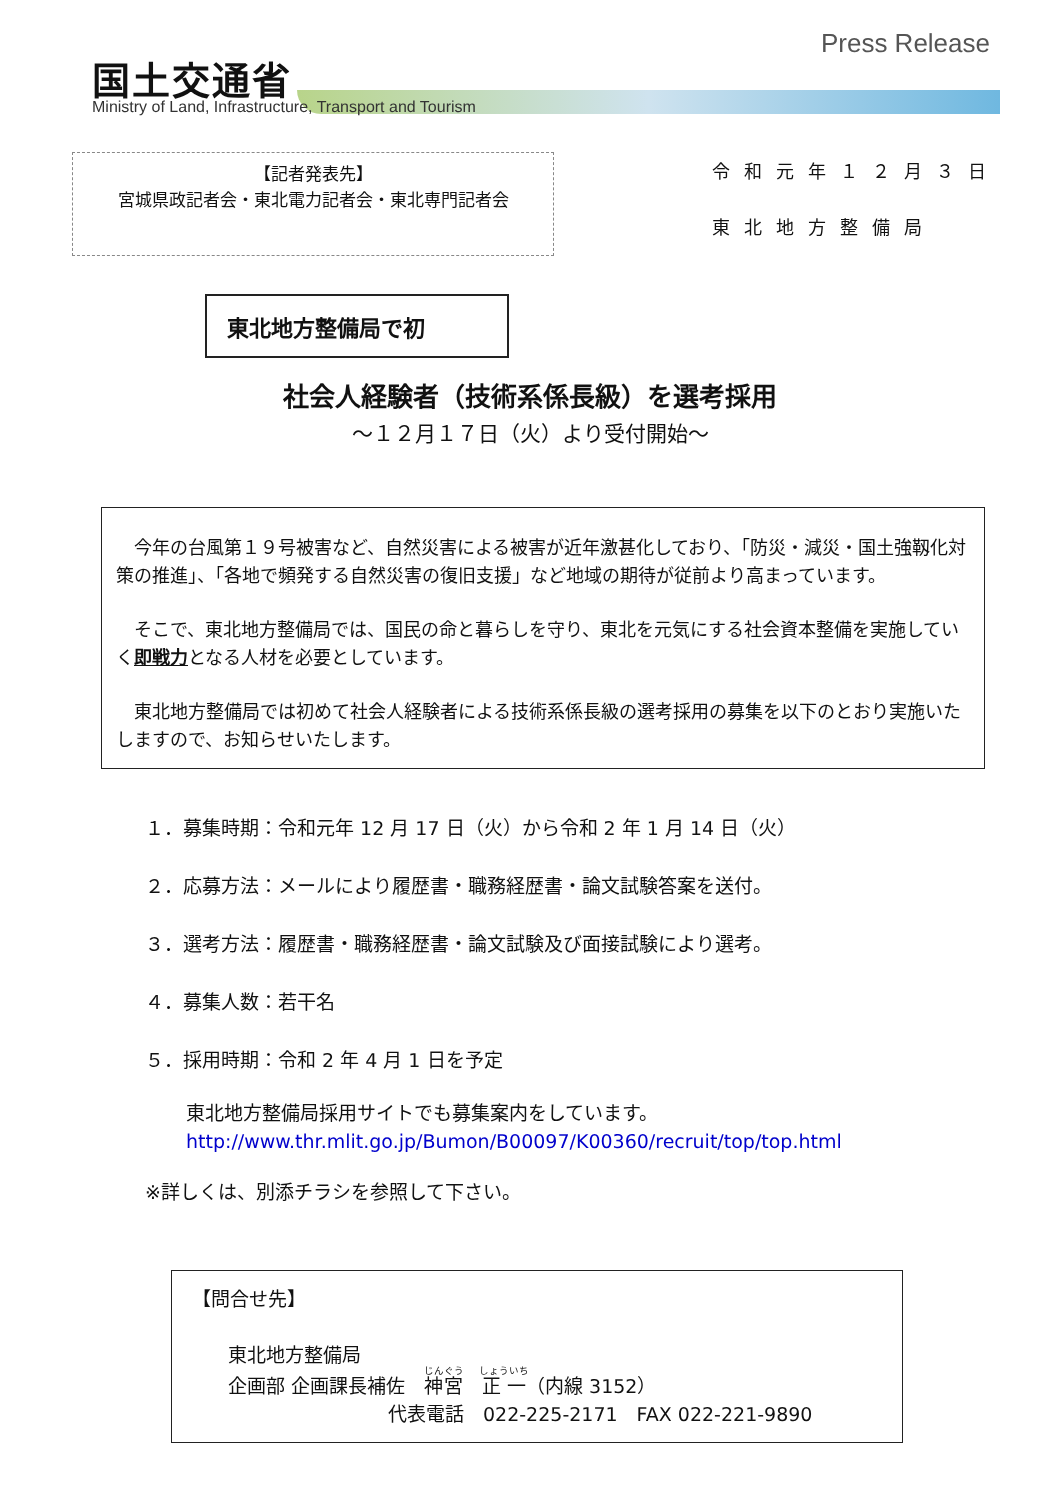国土交通省
Ministry of Land, Infrastructure, Transport and Tourism
Press Release
【記者発表先】
宮城県政記者会・東北電力記者会・東北専門記者会
令和元年１２月３日
東北地方整備局
東北地方整備局で初
社会人経験者（技術系係長級）を選考採用
～１２月１７日（火）より受付開始～
今年の台風第１９号被害など、自然災害による被害が近年激甚化しており、「防災・減災・国土強靱化対策の推進」、「各地で頻発する自然災害の復旧支援」など地域の期待が従前より高まっています。
そこで、東北地方整備局では、国民の命と暮らしを守り、東北を元気にする社会資本整備を実施していく即戦力となる人材を必要としています。
東北地方整備局では初めて社会人経験者による技術系係長級の選考採用の募集を以下のとおり実施いたしますので、お知らせいたします。
１．募集時期：令和元年 12 月 17 日（火）から令和 2 年 1 月 14 日（火）
２．応募方法：メールにより履歴書・職務経歴書・論文試験答案を送付。
３．選考方法：履歴書・職務経歴書・論文試験及び面接試験により選考。
４．募集人数：若干名
５．採用時期：令和 2 年 4 月 1 日を予定
東北地方整備局採用サイトでも募集案内をしています。
http://www.thr.mlit.go.jp/Bumon/B00097/K00360/recruit/top/top.html
※詳しくは、別添チラシを参照して下さい。
【問合せ先】
東北地方整備局
企画部 企画課長補佐　神宮　正一（内線 3152）
代表電話　022-225-2171　FAX 022-221-9890